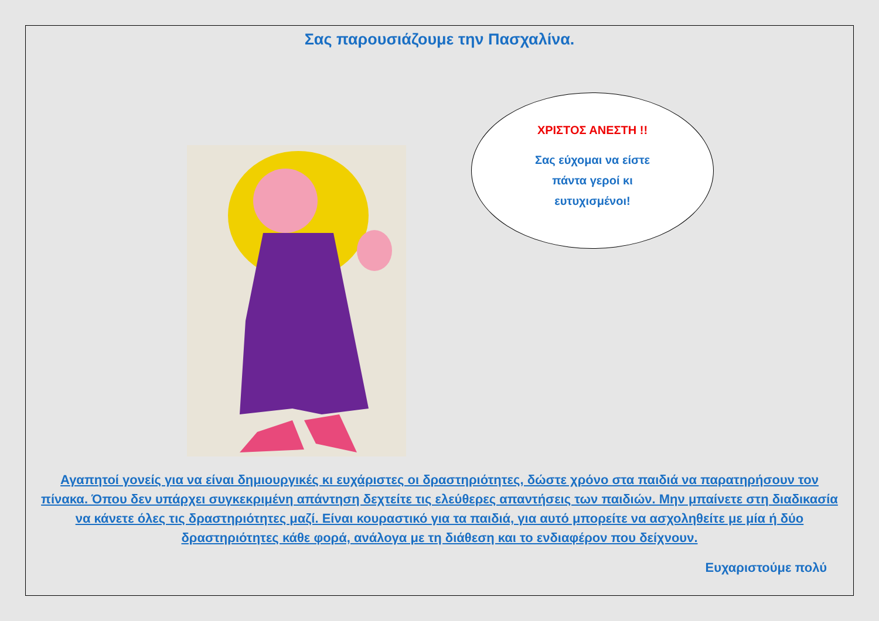Σας παρουσιάζουμε την Πασχαλίνα.
ΧΡΙΣΤΟΣ ΑΝΕΣΤΗ !!
Σας εύχομαι να είστε
πάντα γεροί κι
ευτυχισμένοι!
Αγαπητοί γονείς για να είναι δημιουργικές κι ευχάριστες οι δραστηριότητες, δώστε χρόνο στα παιδιά να παρατηρήσουν τον πίνακα. Όπου δεν υπάρχει συγκεκριμένη απάντηση δεχτείτε τις ελεύθερες απαντήσεις των παιδιών. Μην μπαίνετε στη διαδικασία να κάνετε όλες τις δραστηριότητες μαζί. Είναι κουραστικό για τα παιδιά, για αυτό μπορείτε να ασχοληθείτε με μία ή δύο δραστηριότητες κάθε φορά, ανάλογα με τη διάθεση και το ενδιαφέρον που δείχνουν.
Ευχαριστούμε πολύ